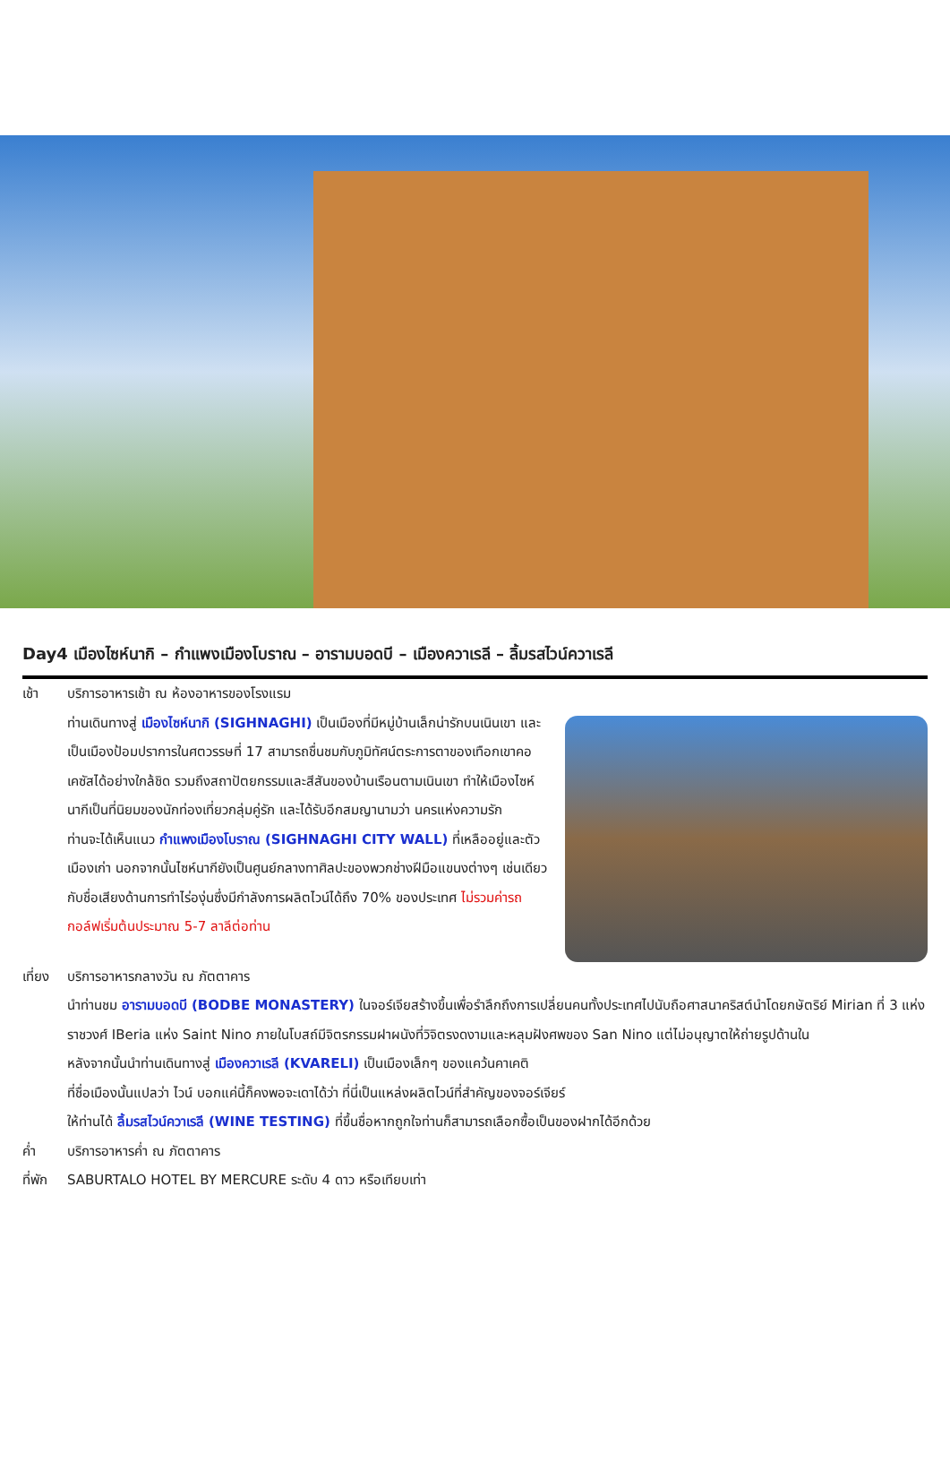Day4 เมืองไซห์นากิ – กำแพงเมืองโบราณ – อารามบอดบี – เมืองควาเรลี – ลิ้มรสไวน์ควาเรลี
เช้า บริการอาหารเช้า ณ ห้องอาหารของโรงแรม
ท่านเดินทางสู่ เมืองไซห์นากิ (SIGHNAGHI) เป็นเมืองที่มีหมู่บ้านเล็กน่ารักบนเนินเขา และเป็นเมืองป้อมปราการในศตวรรษที่ 17 สามารถชื่นชมกับภูมิทัศน์ตระการตาของเทือกเขาคอเคซัสได้อย่างใกล้ชิด รวมถึงสถาปัตยกรรมและสีสันของบ้านเรือนตามเนินเขา ทำให้เมืองไซห์นากีเป็นที่นิยมของนักท่องเที่ยวกลุ่มคู่รัก และได้รับอีกสมญานามว่า นครแห่งความรัก
ท่านจะได้เห็นแนว กำแพงเมืองโบราณ (SIGHNAGHI CITY WALL) ที่เหลืออยู่และตัวเมืองเก่า นอกจากนั้นไซห์นากียังเป็นศูนย์กลางทาศิลปะของพวกช่างฝีมือแขนงต่างๆ เช่นเดียวกับชื่อเสียงด้านการทำไร่องุ่นซึ่งมีกำลังการผลิตไวน์ได้ถึง 70% ของประเทศ ไม่รวมค่ารถกอล์ฟเริ่มต้นประมาณ 5-7 ลาลีต่อท่าน
เที่ยง
บริการอาหารกลางวัน ณ ภัตตาคาร
นำท่านชม อารามบอดบี (BODBE MONASTERY) ในจอร์เจียสร้างขึ้นเพื่อรำลึกถึงการเปลี่ยนคนทั้งประเทศไปนับถือศาสนาคริสต์นำโดยกษัตริย์ Mirian ที่ 3 แห่งราชวงศ์ IBeria แห่ง Saint Nino ภายในโบสถ์มีจิตรกรรมฝาผนังที่วิจิตรงดงามและหลุมฝังศพของ San Nino แต่ไม่อนุญาตให้ถ่ายรูปด้านใน
หลังจากนั้นนำท่านเดินทางสู่ เมืองควาเรลี (KVARELI) เป็นเมืองเล็กๆ ของแคว้นคาเคติ
ที่ชื่อเมืองนั้นแปลว่า ไวน์ บอกแค่นี้ก็คงพอจะเดาได้ว่า ที่นี่เป็นแหล่งผลิตไวน์ที่สำคัญของจอร์เจียร์
ให้ท่านได้ ลิ้มรสไวน์ควาเรลี (WINE TESTING) ที่ขึ้นชื่อหากถูกใจท่านก็สามารถเลือกซื้อเป็นของฝากได้อีกด้วย
ค่ำ บริการอาหารค่ำ ณ ภัตตาคาร
ที่พัก
SABURTALO HOTEL BY MERCURE ระดับ 4 ดาว หรือเทียบเท่า